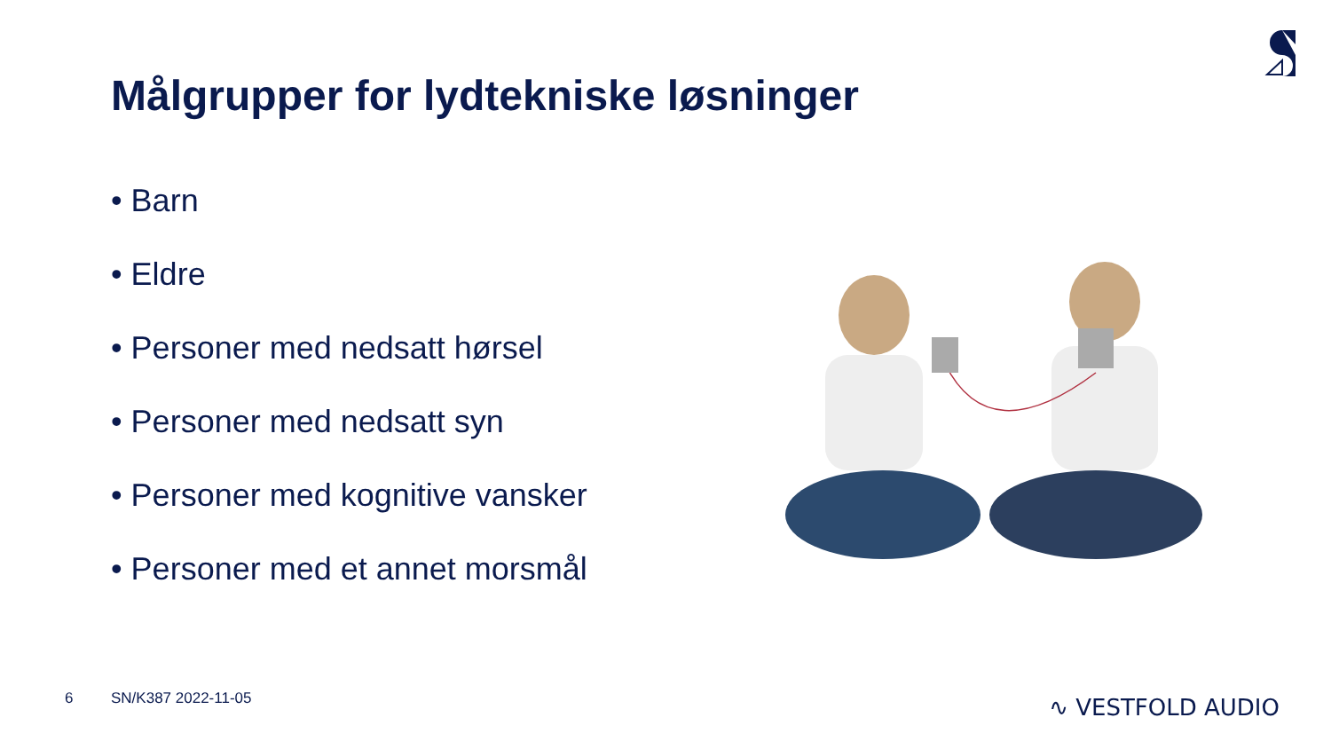Målgrupper for lydtekniske løsninger
• Barn
• Eldre
• Personer med nedsatt hørsel
• Personer med nedsatt syn
• Personer med kognitive vansker
• Personer med et annet morsmål
6 SN/K387 2022-11-05 ∿ VESTFOLD AUDIO